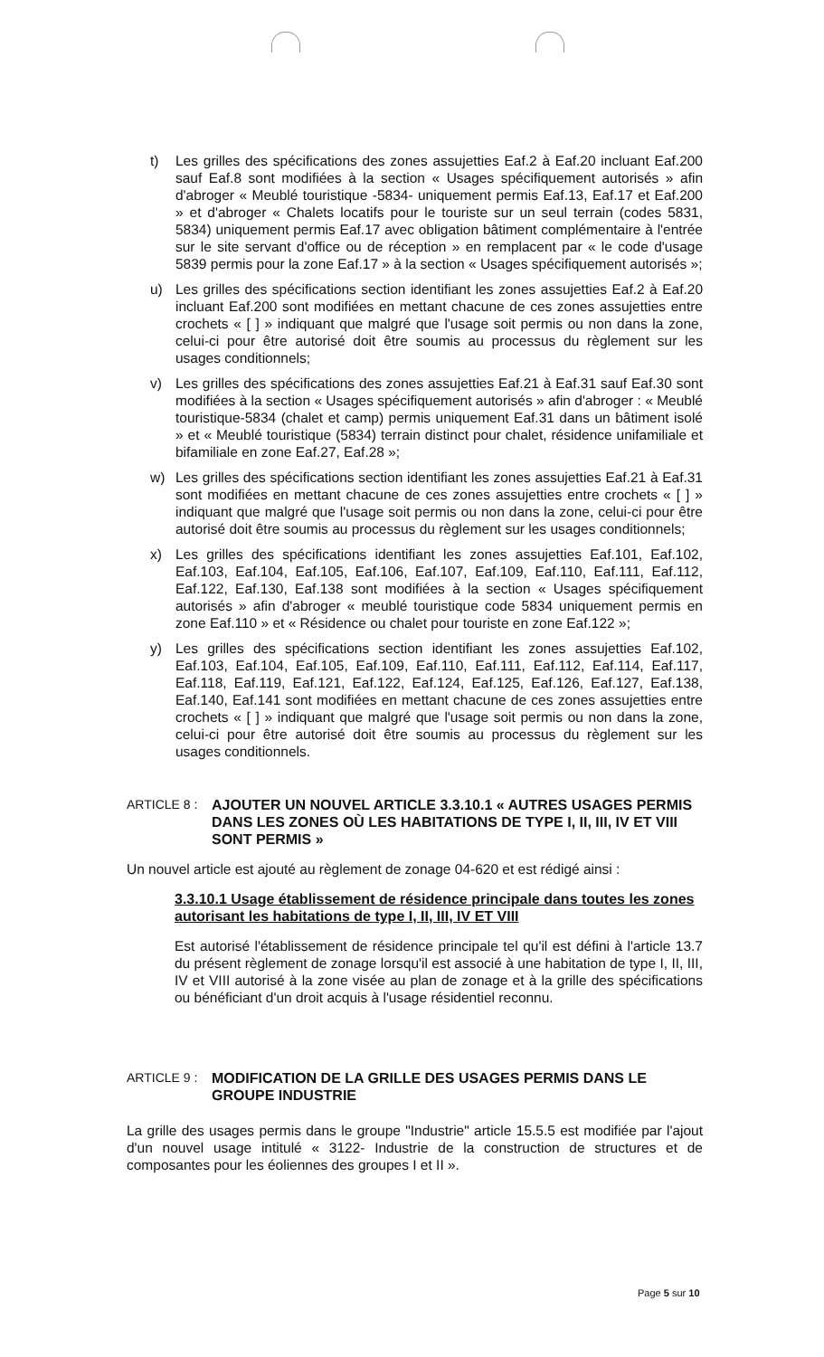t) Les grilles des spécifications des zones assujetties Eaf.2 à Eaf.20 incluant Eaf.200 sauf Eaf.8 sont modifiées à la section « Usages spécifiquement autorisés » afin d'abroger « Meublé touristique -5834- uniquement permis Eaf.13, Eaf.17 et Eaf.200 » et d'abroger « Chalets locatifs pour le touriste sur un seul terrain (codes 5831, 5834) uniquement permis Eaf.17 avec obligation bâtiment complémentaire à l'entrée sur le site servant d'office ou de réception » en remplacent par « le code d'usage 5839 permis pour la zone Eaf.17 » à la section « Usages spécifiquement autorisés »;
u) Les grilles des spécifications section identifiant les zones assujetties Eaf.2 à Eaf.20 incluant Eaf.200 sont modifiées en mettant chacune de ces zones assujetties entre crochets « [ ] » indiquant que malgré que l'usage soit permis ou non dans la zone, celui-ci pour être autorisé doit être soumis au processus du règlement sur les usages conditionnels;
v) Les grilles des spécifications des zones assujetties Eaf.21 à Eaf.31 sauf Eaf.30 sont modifiées à la section « Usages spécifiquement autorisés » afin d'abroger : « Meublé touristique-5834 (chalet et camp) permis uniquement Eaf.31 dans un bâtiment isolé » et « Meublé touristique (5834) terrain distinct pour chalet, résidence unifamiliale et bifamiliale en zone Eaf.27, Eaf.28 »;
w) Les grilles des spécifications section identifiant les zones assujetties Eaf.21 à Eaf.31 sont modifiées en mettant chacune de ces zones assujetties entre crochets « [ ] » indiquant que malgré que l'usage soit permis ou non dans la zone, celui-ci pour être autorisé doit être soumis au processus du règlement sur les usages conditionnels;
x) Les grilles des spécifications identifiant les zones assujetties Eaf.101, Eaf.102, Eaf.103, Eaf.104, Eaf.105, Eaf.106, Eaf.107, Eaf.109, Eaf.110, Eaf.111, Eaf.112, Eaf.122, Eaf.130, Eaf.138 sont modifiées à la section « Usages spécifiquement autorisés » afin d'abroger « meublé touristique code 5834 uniquement permis en zone Eaf.110 » et « Résidence ou chalet pour touriste en zone Eaf.122 »;
y) Les grilles des spécifications section identifiant les zones assujetties Eaf.102, Eaf.103, Eaf.104, Eaf.105, Eaf.109, Eaf.110, Eaf.111, Eaf.112, Eaf.114, Eaf.117, Eaf.118, Eaf.119, Eaf.121, Eaf.122, Eaf.124, Eaf.125, Eaf.126, Eaf.127, Eaf.138, Eaf.140, Eaf.141 sont modifiées en mettant chacune de ces zones assujetties entre crochets « [ ] » indiquant que malgré que l'usage soit permis ou non dans la zone, celui-ci pour être autorisé doit être soumis au processus du règlement sur les usages conditionnels.
ARTICLE 8 : AJOUTER UN NOUVEL ARTICLE 3.3.10.1 « AUTRES USAGES PERMIS DANS LES ZONES OÙ LES HABITATIONS DE TYPE I, II, III, IV ET VIII SONT PERMIS »
Un nouvel article est ajouté au règlement de zonage 04-620 et est rédigé ainsi :
3.3.10.1 Usage établissement de résidence principale dans toutes les zones autorisant les habitations de type I, II, III, IV ET VIII
Est autorisé l'établissement de résidence principale tel qu'il est défini à l'article 13.7 du présent règlement de zonage lorsqu'il est associé à une habitation de type I, II, III, IV et VIII autorisé à la zone visée au plan de zonage et à la grille des spécifications ou bénéficiant d'un droit acquis à l'usage résidentiel reconnu.
ARTICLE 9 : MODIFICATION DE LA GRILLE DES USAGES PERMIS DANS LE GROUPE INDUSTRIE
La grille des usages permis dans le groupe "Industrie" article 15.5.5 est modifiée par l'ajout d'un nouvel usage intitulé « 3122- Industrie de la construction de structures et de composantes pour les éoliennes des groupes I et II ».
Page 5 sur 10